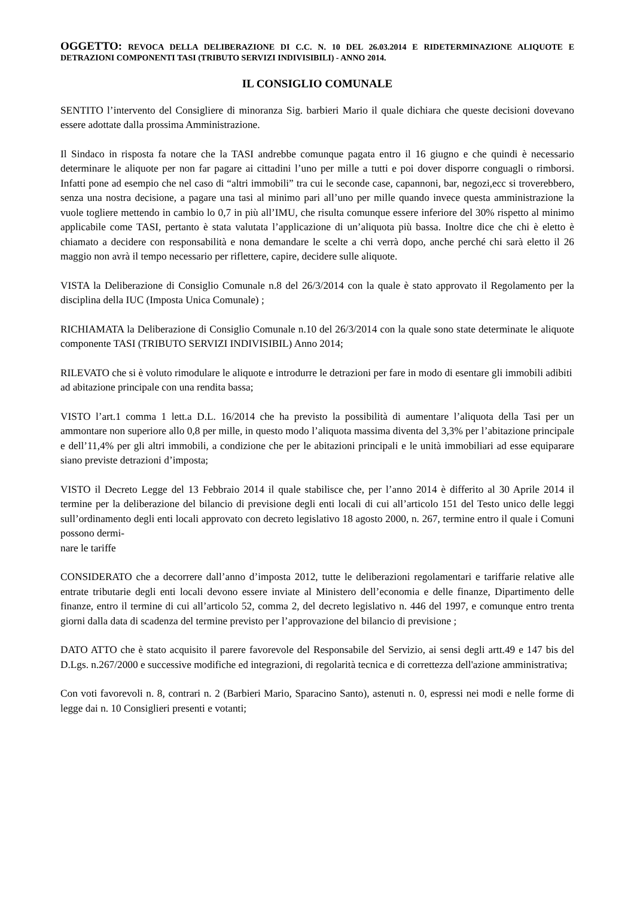OGGETTO: REVOCA DELLA DELIBERAZIONE DI C.C. N. 10 DEL 26.03.2014 E RIDETERMINAZIONE ALIQUOTE E DETRAZIONI COMPONENTI TASI (TRIBUTO SERVIZI INDIVISIBILI) - ANNO 2014.
IL CONSIGLIO COMUNALE
SENTITO l’intervento del Consigliere di minoranza Sig. barbieri Mario il quale dichiara che queste decisioni dovevano essere adottate dalla prossima Amministrazione.
Il Sindaco in risposta fa notare che la TASI andrebbe comunque pagata entro il 16 giugno e che quindi è necessario determinare le aliquote per non far pagare ai cittadini l’uno per mille a tutti e poi dover disporre conguagli o rimborsi. Infatti pone ad esempio che nel caso di “altri immobili” tra cui le seconde case, capannoni, bar, negozi,ecc si troverebbero, senza una nostra decisione, a pagare una tasi al minimo pari all’uno per mille quando invece questa amministrazione la vuole togliere mettendo in cambio lo 0,7 in più all’IMU, che risulta comunque essere inferiore del 30% rispetto al minimo applicabile come TASI, pertanto è stata valutata l’applicazione di un’aliquota più bassa. Inoltre dice che chi è eletto è chiamato a decidere con responsabilità e nona demandare le scelte a chi verrà dopo, anche perché chi sarà eletto il 26 maggio non avrà il tempo necessario per riflettere, capire, decidere sulle aliquote.
VISTA la Deliberazione di Consiglio Comunale n.8 del 26/3/2014 con la quale è stato approvato il Regolamento per la disciplina della IUC (Imposta Unica Comunale) ;
RICHIAMATA la Deliberazione di Consiglio Comunale n.10 del 26/3/2014 con la quale sono state determinate le aliquote componente TASI (TRIBUTO SERVIZI INDIVISIBIL) Anno 2014;
RILEVATO che si è voluto rimodulare le aliquote e introdurre le detrazioni per fare in modo di esentare gli immobili adibiti ad abitazione principale con una rendita bassa;
VISTO l’art.1 comma 1 lett.a D.L. 16/2014 che ha previsto la possibilità di aumentare l’aliquota della Tasi per un ammontare non superiore allo 0,8 per mille, in questo modo l’aliquota massima diventa del 3,3% per l’abitazione principale e dell’11,4% per gli altri immobili, a condizione che per le abitazioni principali e le unità immobiliari ad esse equiparare siano previste detrazioni d’imposta;
VISTO il Decreto Legge del 13 Febbraio 2014 il quale stabilisce che, per l’anno 2014 è differito al 30 Aprile 2014 il termine per la deliberazione del bilancio di previsione degli enti locali di cui all’articolo 151 del Testo unico delle leggi sull’ordinamento degli enti locali approvato con decreto legislativo 18 agosto 2000, n. 267, termine entro il quale i Comuni possono dermi-
nare le tariffe
CONSIDERATO che a decorrere dall’anno d’imposta 2012, tutte le deliberazioni regolamentari e tariffarie relative alle entrate tributarie degli enti locali devono essere inviate al Ministero dell’economia e delle finanze, Dipartimento delle finanze, entro il termine di cui all’articolo 52, comma 2, del decreto legislativo n. 446 del 1997, e comunque entro trenta giorni dalla data di scadenza del termine previsto per l’approvazione del bilancio di previsione ;
DATO ATTO che è stato acquisito il parere favorevole del Responsabile del Servizio, ai sensi degli artt.49 e 147 bis del D.Lgs. n.267/2000 e successive modifiche ed integrazioni, di regolarità tecnica e di correttezza dell'azione amministrativa;
Con voti favorevoli n. 8, contrari n. 2 (Barbieri Mario, Sparacino Santo), astenuti n. 0, espressi nei modi e nelle forme di legge dai n. 10 Consiglieri presenti e votanti;